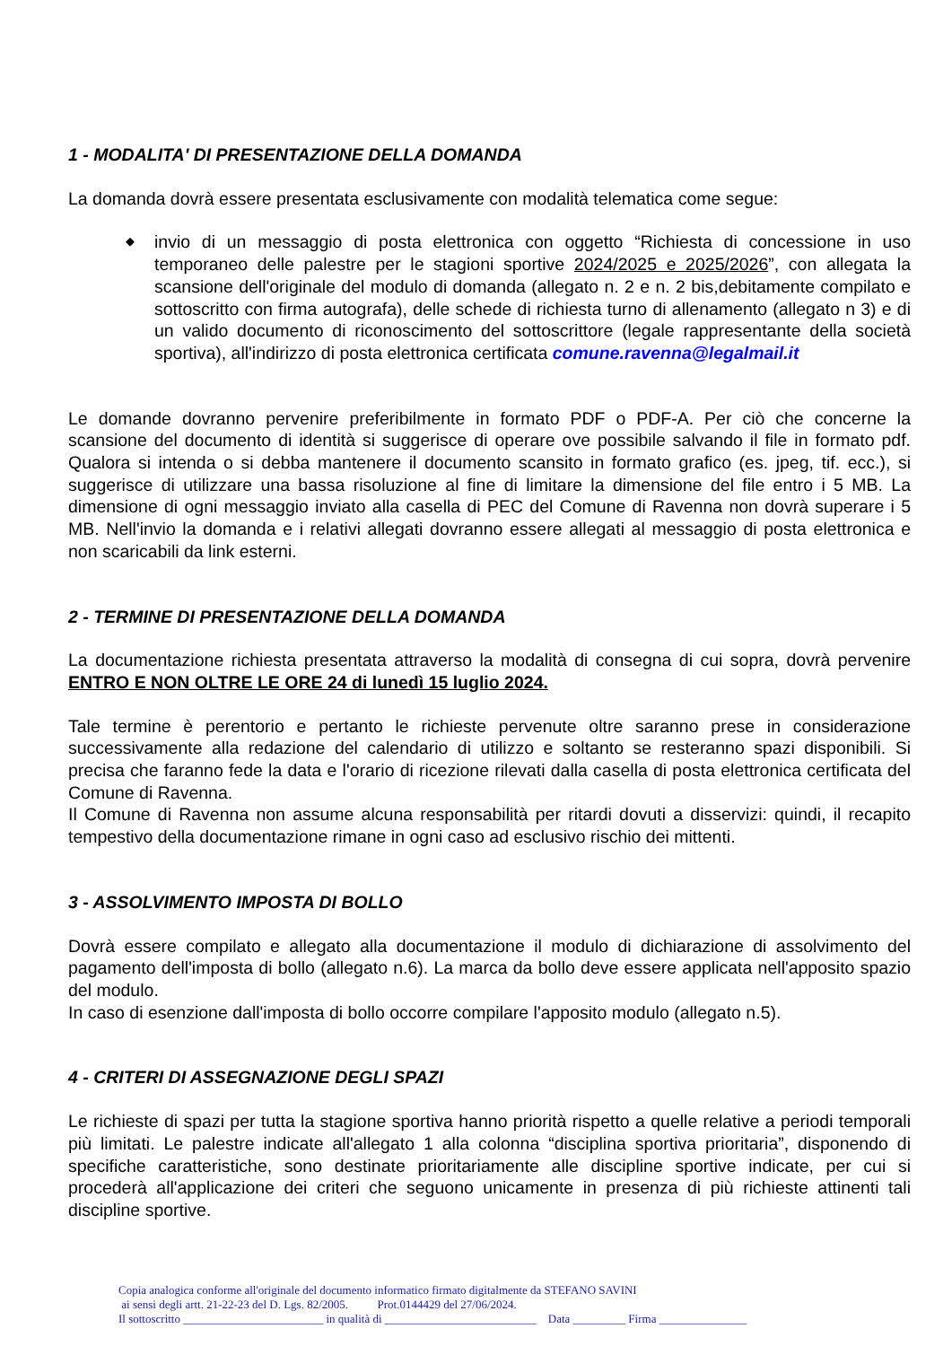1 - MODALITA' DI PRESENTAZIONE DELLA DOMANDA
La domanda dovrà essere presentata esclusivamente con modalità telematica come segue:
◆ invio di un messaggio di posta elettronica con oggetto “Richiesta di concessione in uso temporaneo delle palestre per le stagioni sportive 2024/2025 e 2025/2026”, con allegata la scansione dell'originale del modulo di domanda (allegato n. 2 e n. 2 bis,debitamente compilato e sottoscritto con firma autografa), delle schede di richiesta turno di allenamento (allegato n 3) e di un valido documento di riconoscimento del sottoscrittore (legale rappresentante della società sportiva), all'indirizzo di posta elettronica certificata comune.ravenna@legalmail.it
Le domande dovranno pervenire preferibilmente in formato PDF o PDF-A. Per ciò che concerne la scansione del documento di identità si suggerisce di operare ove possibile salvando il file in formato pdf. Qualora si intenda o si debba mantenere il documento scansito in formato grafico (es. jpeg, tif. ecc.), si suggerisce di utilizzare una bassa risoluzione al fine di limitare la dimensione del file entro i 5 MB. La dimensione di ogni messaggio inviato alla casella di PEC del Comune di Ravenna non dovrà superare i 5 MB. Nell'invio la domanda e i relativi allegati dovranno essere allegati al messaggio di posta elettronica e non scaricabili da link esterni.
2 - TERMINE DI PRESENTAZIONE DELLA DOMANDA
La documentazione richiesta presentata attraverso la modalità di consegna di cui sopra, dovrà pervenire ENTRO E NON OLTRE LE ORE 24 di lunedì 15 luglio 2024.
Tale termine è perentorio e pertanto le richieste pervenute oltre saranno prese in considerazione successivamente alla redazione del calendario di utilizzo e soltanto se resteranno spazi disponibili. Si precisa che faranno fede la data e l'orario di ricezione rilevati dalla casella di posta elettronica certificata del Comune di Ravenna.
Il Comune di Ravenna non assume alcuna responsabilità per ritardi dovuti a disservizi: quindi, il recapito tempestivo della documentazione rimane in ogni caso ad esclusivo rischio dei mittenti.
3 - ASSOLVIMENTO IMPOSTA DI BOLLO
Dovrà essere compilato e allegato alla documentazione il modulo di dichiarazione di assolvimento del pagamento dell'imposta di bollo (allegato n.6). La marca da bollo deve essere applicata nell'apposito spazio del modulo.
In caso di esenzione dall'imposta di bollo occorre compilare l'apposito modulo (allegato n.5).
4 - CRITERI DI ASSEGNAZIONE DEGLI SPAZI
Le richieste di spazi per tutta la stagione sportiva hanno priorità rispetto a quelle relative a periodi temporali più limitati. Le palestre indicate all'allegato 1 alla colonna “disciplina sportiva prioritaria”, disponendo di specifiche caratteristiche, sono destinate prioritariamente alle discipline sportive indicate, per cui si procederà all'applicazione dei criteri che seguono unicamente in presenza di più richieste attinenti tali discipline sportive.
Copia analogica conforme all'originale del documento informatico firmato digitalmente da STEFANO SAVINI
ai sensi degli artt. 21-22-23 del D. Lgs. 82/2005. Prot.0144429 del 27/06/2024.
Il sottoscritto ________________________ in qualità di __________________________ Data _________ Firma _______________